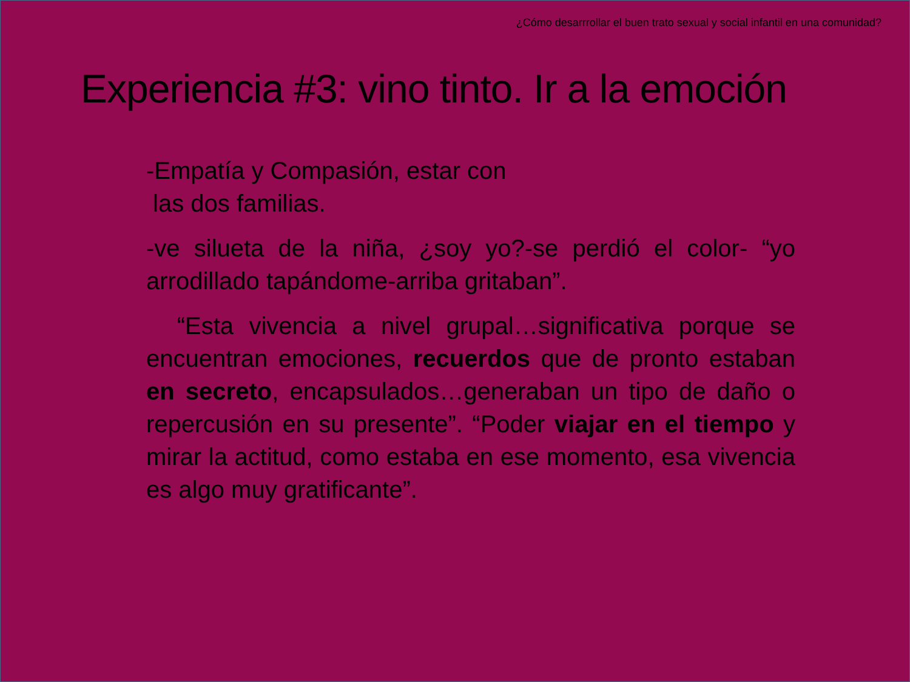¿Cómo desarrrollar el buen trato sexual y social infantil en una comunidad?
Experiencia #3: vino tinto. Ir a la emoción
-Empatía y Compasión, estar con
las dos familias.
-ve silueta de la niña, ¿soy yo?-se perdió el color- “yo arrodillado tapándome-arriba gritaban”.
“Esta vivencia a nivel grupal…significativa porque se encuentran emociones, recuerdos que de pronto estaban en secreto, encapsulados…generaban un tipo de daño o repercusión en su presente”. “Poder viajar en el tiempo y mirar la actitud, como estaba en ese momento, esa vivencia es algo muy gratificante”.